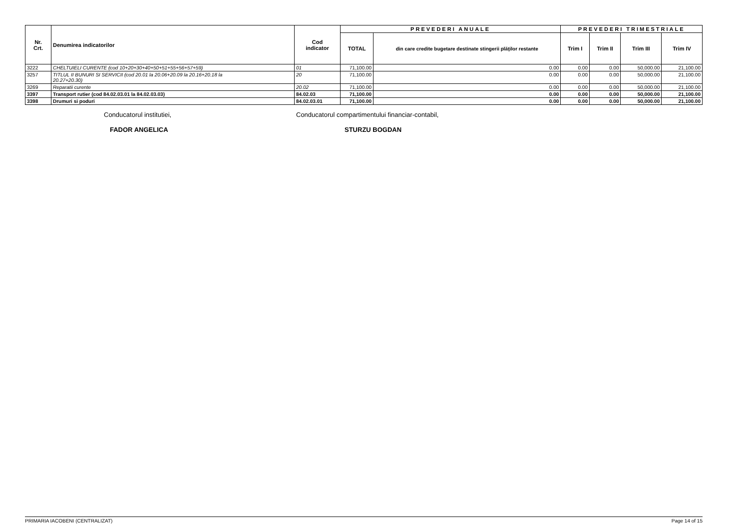| Nr. Crt. | Denumirea indicatorilor | Cod indicator | PREVEDERI ANUALE | | PREVEDERI TRIMESTRIALE | | | |
| --- | --- | --- | --- | --- | --- | --- | --- | --- |
| | | | TOTAL | din care credite bugetare destinate stingerii plăţilor restante | Trim I | Trim II | Trim III | Trim IV |
| 3222 | CHELTUIELI CURENTE (cod 10+20+30+40+50+51+55+56+57+59) | 01 | 71,100.00 | 0.00 | 0.00 | 0.00 | 50,000.00 | 21,100.00 |
| 3257 | TITLUL II BUNURI SI SERVICII (cod 20.01 la 20.06+20.09 la 20.16+20.18 la 20.27+20.30) | 20 | 71,100.00 | 0.00 | 0.00 | 0.00 | 50,000.00 | 21,100.00 |
| 3269 | Reparatii curente | 20.02 | 71,100.00 | 0.00 | 0.00 | 0.00 | 50,000.00 | 21,100.00 |
| 3397 | Transport rutier (cod 84.02.03.01 la 84.02.03.03) | 84.02.03 | 71,100.00 | 0.00 | 0.00 | 0.00 | 50,000.00 | 21,100.00 |
| 3398 | Drumuri si poduri | 84.02.03.01 | 71,100.00 | 0.00 | 0.00 | 0.00 | 50,000.00 | 21,100.00 |
Conducatorul institutiei,
FADOR ANGELICA
Conducatorul compartimentului financiar-contabil,
STURZU BOGDAN
PRIMARIA IACOBENI (CENTRALIZAT) Page 14 of 15